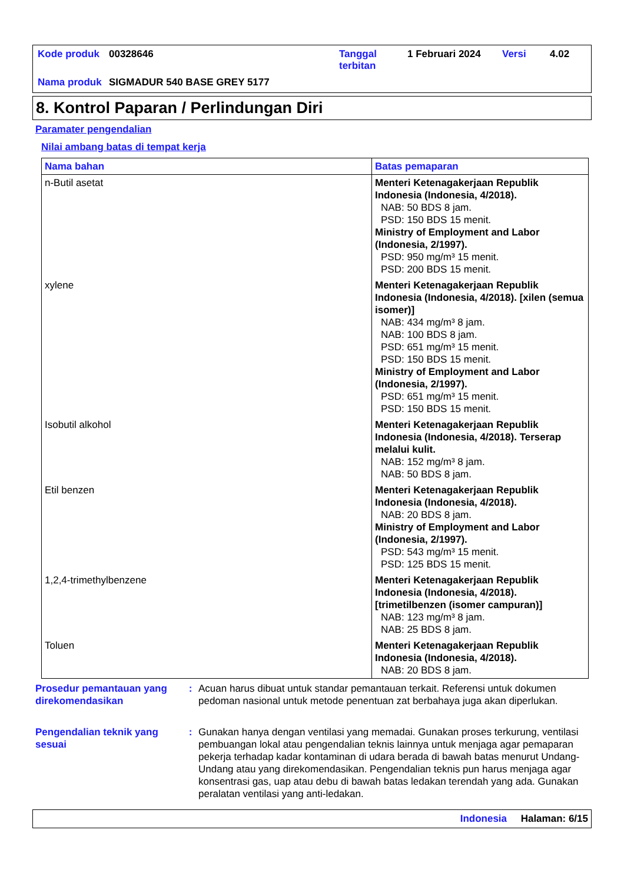| Kode produk | 00328646 | Tanggal terbitan | 1 Februari 2024 | Versi | 4.02 |
| Nama produk | SIGMADUR 540 BASE GREY 5177 | | | | |
8. Kontrol Paparan / Perlindungan Diri
Paramater pengendalian
Nilai ambang batas di tempat kerja
| Nama bahan | Batas pemaparan |
| --- | --- |
| n-Butil asetat | Menteri Ketenagakerjaan Republik Indonesia (Indonesia, 4/2018). NAB: 50 BDS 8 jam. PSD: 150 BDS 15 menit. Ministry of Employment and Labor (Indonesia, 2/1997). PSD: 950 mg/m³ 15 menit. PSD: 200 BDS 15 menit. |
| xylene | Menteri Ketenagakerjaan Republik Indonesia (Indonesia, 4/2018). [xilen (semua isomer)] NAB: 434 mg/m³ 8 jam. NAB: 100 BDS 8 jam. PSD: 651 mg/m³ 15 menit. PSD: 150 BDS 15 menit. Ministry of Employment and Labor (Indonesia, 2/1997). PSD: 651 mg/m³ 15 menit. PSD: 150 BDS 15 menit. |
| Isobutil alkohol | Menteri Ketenagakerjaan Republik Indonesia (Indonesia, 4/2018). Terserap melalui kulit. NAB: 152 mg/m³ 8 jam. NAB: 50 BDS 8 jam. |
| Etil benzen | Menteri Ketenagakerjaan Republik Indonesia (Indonesia, 4/2018). NAB: 20 BDS 8 jam. Ministry of Employment and Labor (Indonesia, 2/1997). PSD: 543 mg/m³ 15 menit. PSD: 125 BDS 15 menit. |
| 1,2,4-trimethylbenzene | Menteri Ketenagakerjaan Republik Indonesia (Indonesia, 4/2018). [trimetilbenzen (isomer campuran)] NAB: 123 mg/m³ 8 jam. NAB: 25 BDS 8 jam. |
| Toluen | Menteri Ketenagakerjaan Republik Indonesia (Indonesia, 4/2018). NAB: 20 BDS 8 jam. |
Prosedur pemantauan yang direkomendasikan
: Acuan harus dibuat untuk standar pemantauan terkait. Referensi untuk dokumen pedoman nasional untuk metode penentuan zat berbahaya juga akan diperlukan.
Pengendalian teknik yang sesuai
: Gunakan hanya dengan ventilasi yang memadai. Gunakan proses terkurung, ventilasi pembuangan lokal atau pengendalian teknis lainnya untuk menjaga agar pemaparan pekerja terhadap kadar kontaminan di udara berada di bawah batas menurut Undang-Undang atau yang direkomendasikan. Pengendalian teknis pun harus menjaga agar konsentrasi gas, uap atau debu di bawah batas ledakan terendah yang ada. Gunakan peralatan ventilasi yang anti-ledakan.
Indonesia Halaman: 6/15